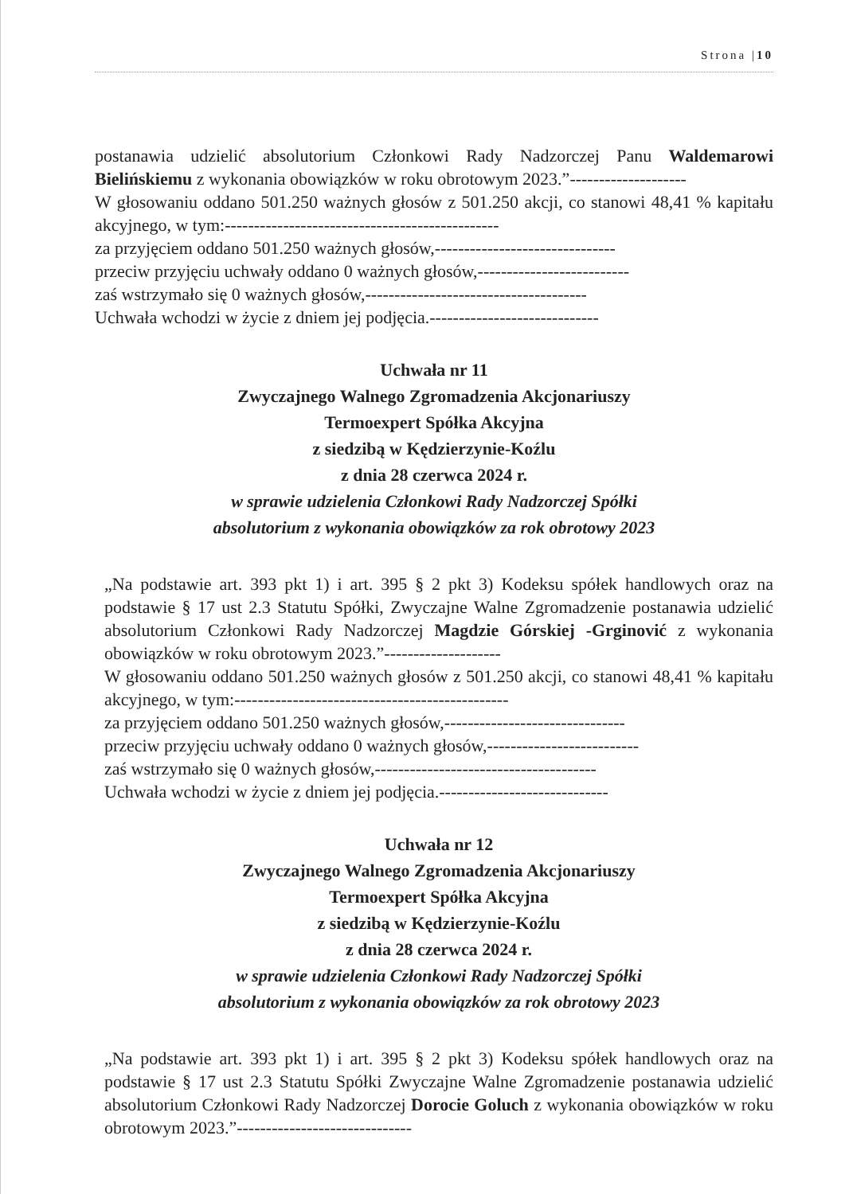Strona |10
postanawia udzielić absolutorium Członkowi Rady Nadzorczej Panu Waldemarowi Bielińskiemu z wykonania obowiązków w roku obrotowym 2023.”--------------------
W głosowaniu oddano 501.250 ważnych głosów z 501.250 akcji, co stanowi 48,41 % kapitału akcyjnego, w tym:-----------------------------------------------
za przyjęciem oddano 501.250 ważnych głosów,-------------------------------
przeciw przyjęciu uchwały oddano 0 ważnych głosów,--------------------------
zaś wstrzymało się 0 ważnych głosów,--------------------------------------
Uchwała wchodzi w życie z dniem jej podjęcia.-----------------------------
Uchwała nr 11
Zwyczajnego Walnego Zgromadzenia Akcjonariuszy
Termoexpert Spółka Akcyjna
z siedzibą w Kędzierzynie-Koźlu
z dnia 28 czerwca 2024 r.
w sprawie udzielenia Członkowi Rady Nadzorczej Spółki
absolutorium z wykonania obowiązków za rok obrotowy 2023
„Na podstawie art. 393 pkt 1) i art. 395 § 2 pkt 3) Kodeksu spółek handlowych oraz na podstawie § 17 ust 2.3 Statutu Spółki, Zwyczajne Walne Zgromadzenie postanawia udzielić absolutorium Członkowi Rady Nadzorczej Magdzie Górskiej -Grginović z wykonania obowiązków w roku obrotowym 2023.”--------------------
W głosowaniu oddano 501.250 ważnych głosów z 501.250 akcji, co stanowi 48,41 % kapitału akcyjnego, w tym:-----------------------------------------------
za przyjęciem oddano 501.250 ważnych głosów,-------------------------------
przeciw przyjęciu uchwały oddano 0 ważnych głosów,--------------------------
zaś wstrzymało się 0 ważnych głosów,--------------------------------------
Uchwała wchodzi w życie z dniem jej podjęcia.-----------------------------
Uchwała nr 12
Zwyczajnego Walnego Zgromadzenia Akcjonariuszy
Termoexpert Spółka Akcyjna
z siedzibą w Kędzierzynie-Koźlu
z dnia 28 czerwca 2024 r.
w sprawie udzielenia Członkowi Rady Nadzorczej Spółki
absolutorium z wykonania obowiązków za rok obrotowy 2023
„Na podstawie art. 393 pkt 1) i art. 395 § 2 pkt 3) Kodeksu spółek handlowych oraz na podstawie § 17 ust 2.3 Statutu Spółki Zwyczajne Walne Zgromadzenie postanawia udzielić absolutorium Członkowi Rady Nadzorczej Dorocie Goluch z wykonania obowiązków w roku obrotowym 2023.”------------------------------